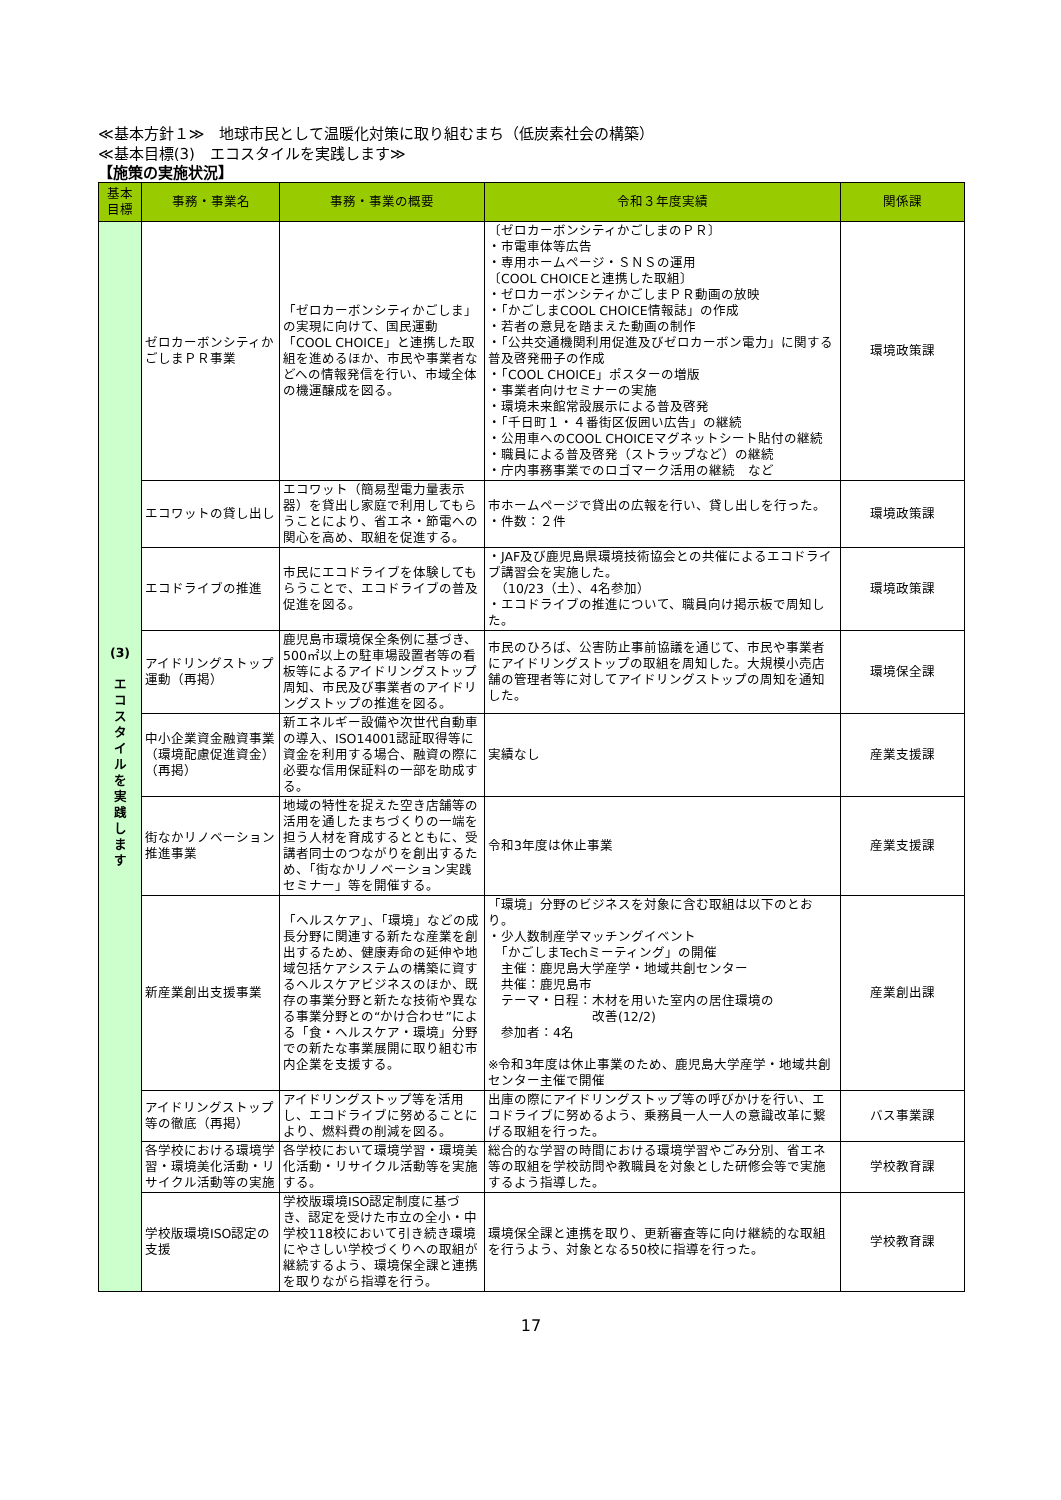≪基本方針１≫　地球市民として温暖化対策に取り組むまち（低炭素社会の構築）
≪基本目標(3)　エコスタイルを実践します≫
【施策の実施状況】
| 基本 目標 | 事務・事業名 | 事務・事業の概要 | 令和３年度実績 | 関係課 |
| --- | --- | --- | --- | --- |
| (3) エ コ ス タ イ ル を 実 践 し ま す | ゼロカーボンシティかごしまＰＲ事業 | 「ゼロカーボンシティかごしま」の実現に向けて、国民運動「COOL CHOICE」と連携した取組を進めるほか、市民や事業者などへの情報発信を行い、市域全体の機運醸成を図る。 | 〔ゼロカーボンシティかごしまのＰＲ〕 ・市電車体等広告 ・専用ホームページ・ＳＮＳの運用 〔COOL CHOICEと連携した取組〕 ・ゼロカーボンシティかごしまＰＲ動画の放映 ・「かごしまCOOL CHOICE情報誌」の作成 ・若者の意見を踏まえた動画の制作 ・「公共交通機関利用促進及びゼロカーボン電力」に関する普及啓発冊子の作成 ・「COOL CHOICE」ポスターの増版 ・事業者向けセミナーの実施 ・環境未来館常設展示による普及啓発 ・「千日町１・４番街区仮囲い広告」の継続 ・公用車へのCOOL CHOICEマグネットシート貼付の継続 ・職員による普及啓発（ストラップなど）の継続 ・庁内事務事業でのロゴマーク活用の継続 など | 環境政策課 |
| | エコワットの貸し出し | エコワット（簡易型電力量表示器）を貸出し家庭で利用してもらうことにより、省エネ・節電への関心を高め、取組を促進する。 | 市ホームページで貸出の広報を行い、貸し出しを行った。 ・件数：２件 | 環境政策課 |
| | エコドライブの推進 | 市民にエコドライブを体験してもらうことで、エコドライブの普及促進を図る。 | ・JAF及び鹿児島県環境技術協会との共催によるエコドライブ講習会を実施した。 （10/23（土）、4名参加） ・エコドライブの推進について、職員向け掲示板で周知した。 | 環境政策課 |
| | アイドリングストップ運動（再掲） | 鹿児島市環境保全条例に基づき、500㎡以上の駐車場設置者等の看板等によるアイドリングストップ周知、市民及び事業者のアイドリングストップの推進を図る。 | 市民のひろば、公害防止事前協議を通じて、市民や事業者にアイドリングストップの取組を周知した。大規模小売店舗の管理者等に対してアイドリングストップの周知を通知した。 | 環境保全課 |
| | 中小企業資金融資事業（環境配慮促進資金）（再掲） | 新エネルギー設備や次世代自動車の導入、ISO14001認証取得等に資金を利用する場合、融資の際に必要な信用保証料の一部を助成する。 | 実績なし | 産業支援課 |
| | 街なかリノベーション推進事業 | 地域の特性を捉えた空き店舗等の活用を通したまちづくりの一端を担う人材を育成するとともに、受講者同士のつながりを創出するため、「街なかリノベーション実践セミナー」等を開催する。 | 令和3年度は休止事業 | 産業支援課 |
| | 新産業創出支援事業 | 「ヘルスケア」、「環境」などの成長分野に関連する新たな産業を創出するため、健康寿命の延伸や地域包括ケアシステムの構築に資するヘルスケアビジネスのほか、既存の事業分野と新たな技術や異なる事業分野との“かけ合わせ”による「食・ヘルスケア・環境」分野での新たな事業展開に取り組む市内企業を支援する。 | 「環境」分野のビジネスを対象に含む取組は以下のとおり。 ・少人数制産学マッチングイベント 「かごしまTechミーティング」の開催 主催：鹿児島大学産学・地域共創センター 共催：鹿児島市 テーマ・日程：木材を用いた室内の居住環境の 改善(12/2) 参加者：4名 ※令和3年度は休止事業のため、鹿児島大学産学・地域共創センター主催で開催 | 産業創出課 |
| | アイドリングストップ等の徹底（再掲） | アイドリングストップ等を活用し、エコドライブに努めることにより、燃料費の削減を図る。 | 出庫の際にアイドリングストップ等の呼びかけを行い、エコドライブに努めるよう、乗務員一人一人の意識改革に繋げる取組を行った。 | バス事業課 |
| | 各学校における環境学習・環境美化活動・リサイクル活動等の実施 | 各学校において環境学習・環境美化活動・リサイクル活動等を実施する。 | 総合的な学習の時間における環境学習やごみ分別、省エネ等の取組を学校訪問や教職員を対象とした研修会等で実施するよう指導した。 | 学校教育課 |
| | 学校版環境ISO認定の支援 | 学校版環境ISO認定制度に基づき、認定を受けた市立の全小・中学校118校において引き続き環境にやさしい学校づくりへの取組が継続するよう、環境保全課と連携を取りながら指導を行う。 | 環境保全課と連携を取り、更新審査等に向け継続的な取組を行うよう、対象となる50校に指導を行った。 | 学校教育課 |
17